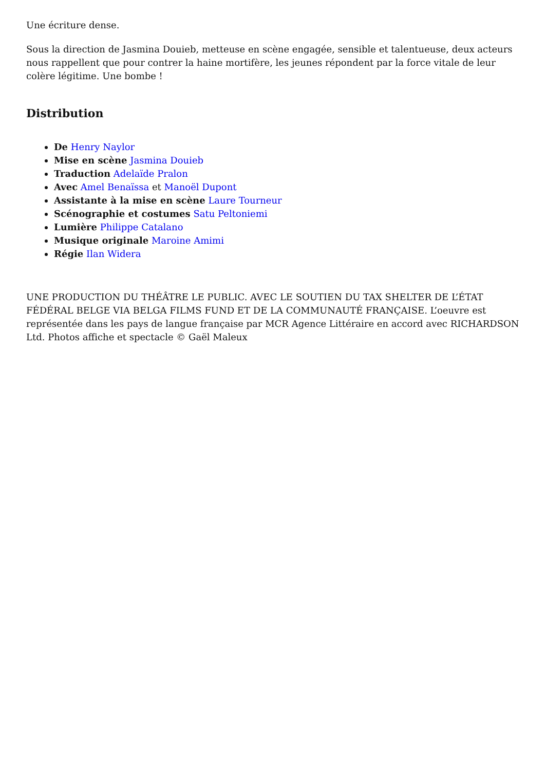Une écriture dense.
Sous la direction de Jasmina Douieb, metteuse en scène engagée, sensible et talentueuse, deux acteurs nous rappellent que pour contrer la haine mortifère, les jeunes répondent par la force vitale de leur colère légitime. Une bombe !
Distribution
De Henry Naylor
Mise en scène Jasmina Douieb
Traduction Adelaïde Pralon
Avec Amel Benaïssa et Manoël Dupont
Assistante à la mise en scène Laure Tourneur
Scénographie et costumes Satu Peltoniemi
Lumière Philippe Catalano
Musique originale Maroine Amimi
Régie Ilan Widera
UNE PRODUCTION DU THÉÂTRE LE PUBLIC. AVEC LE SOUTIEN DU TAX SHELTER DE L’ÉTAT FÉDÉRAL BELGE VIA BELGA FILMS FUND ET DE LA COMMUNAUTÉ FRANÇAISE. L’oeuvre est représentée dans les pays de langue française par MCR Agence Littéraire en accord avec RICHARDSON Ltd. Photos affiche et spectacle © Gaël Maleux